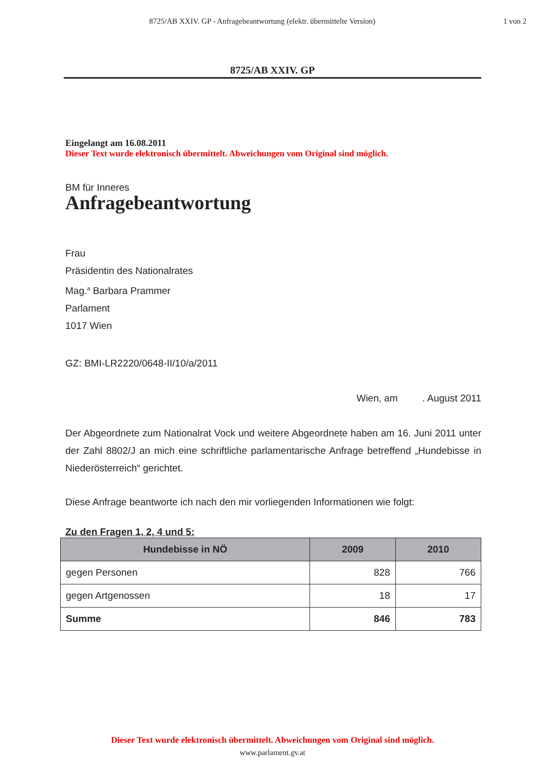8725/AB XXIV. GP - Anfragebeantwortung (elektr. übermittelte Version) 1 von 2
8725/AB XXIV. GP
Eingelangt am 16.08.2011
Dieser Text wurde elektronisch übermittelt. Abweichungen vom Original sind möglich.
BM für Inneres
Anfragebeantwortung
Frau
Präsidentin des Nationalrates
Mag.<sup>a</sup> Barbara Prammer
Parlament
1017 Wien
GZ: BMI-LR2220/0648-II/10/a/2011
Wien, am . August 2011
Der Abgeordnete zum Nationalrat Vock und weitere Abgeordnete haben am 16. Juni 2011 unter der Zahl 8802/J an mich eine schriftliche parlamentarische Anfrage betreffend „Hundebisse in Niederösterreich“ gerichtet.
Diese Anfrage beantworte ich nach den mir vorliegenden Informationen wie folgt:
Zu den Fragen 1, 2, 4 und 5:
| Hundebisse in NÖ | 2009 | 2010 |
| --- | --- | --- |
| gegen Personen | 828 | 766 |
| gegen Artgenossen | 18 | 17 |
| Summe | 846 | 783 |
Dieser Text wurde elektronisch übermittelt. Abweichungen vom Original sind möglich.
www.parlament.gv.at